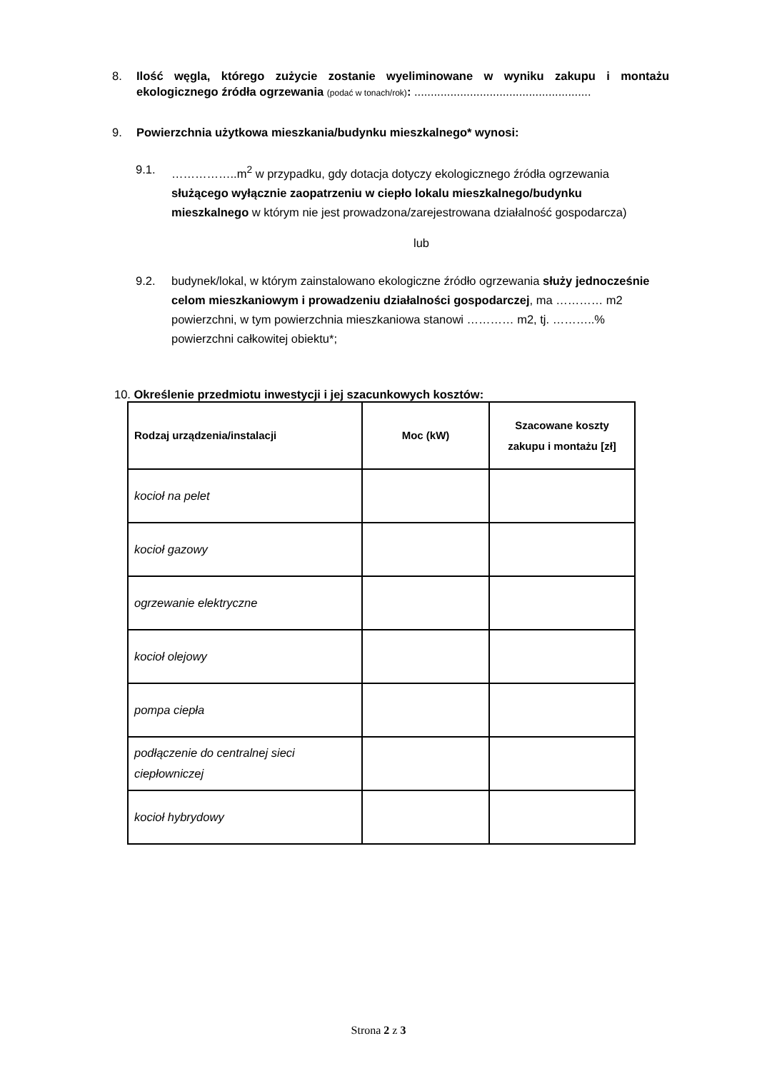8. Ilość węgla, którego zużycie zostanie wyeliminowane w wyniku zakupu i montażu ekologicznego źródła ogrzewania (podać w tonach/rok): ......................................................
9. Powierzchnia użytkowa mieszkania/budynku mieszkalnego* wynosi:
9.1. ……………..m<sup>2</sup> w przypadku, gdy dotacja dotyczy ekologicznego źródła ogrzewania służącego wyłącznie zaopatrzeniu w ciepło lokalu mieszkalnego/budynku mieszkalnego w którym nie jest prowadzona/zarejestrowana działalność gospodarcza)
lub
9.2. budynek/lokal, w którym zainstalowano ekologiczne źródło ogrzewania służy jednocześnie celom mieszkaniowym i prowadzeniu działalności gospodarczej, ma ………… m2 powierzchni, w tym powierzchnia mieszkaniowa stanowi ………… m2, tj. ………..% powierzchni całkowitej obiektu*;
10. Określenie przedmiotu inwestycji i jej szacunkowych kosztów:
| Rodzaj urządzenia/instalacji | Moc (kW) | Szacowane koszty zakupu i montażu [zł] |
| --- | --- | --- |
| kocioł na pelet | | |
| kocioł gazowy | | |
| ogrzewanie elektryczne | | |
| kocioł olejowy | | |
| pompa ciepła | | |
| podłączenie do centralnej sieci ciepłowniczej | | |
| kocioł hybrydowy | | |
Strona 2 z 3